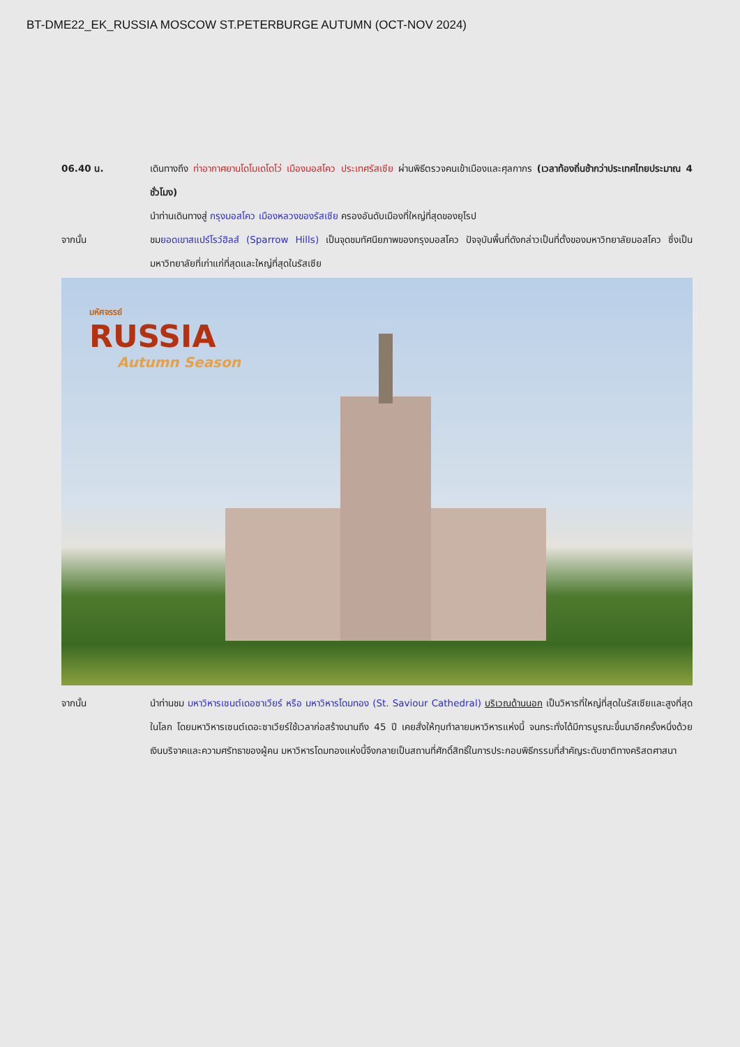BT-DME22_EK_RUSSIA MOSCOW ST.PETERBURGE AUTUMN (OCT-NOV 2024)
06.40 น. เดินทางถึง ท่าอากาศยานโดโมเดโดโว่ เมืองมอสโคว ประเทศรัสเซีย ผ่านพิธีตรวจคนเข้าเมืองและศุลกากร (เวลาท้องถิ่นช้ากว่าประเทศไทยประมาณ 4 ชั่วโมง)
นำท่านเดินทางสู่ กรุงมอสโคว เมืองหลวงของรัสเซีย ครองอันดับเมืองที่ใหญ่ที่สุดของยุโรป
จากนั้น ชมยอดเขาสแปร์โรว์ฮิลส์ (Sparrow Hills) เป็นจุดชมทัศนียภาพของกรุงมอสโคว ปัจจุบันพื้นที่ดังกล่าวเป็นที่ตั้งของมหาวิทยาลัยมอสโคว ซึ่งเป็นมหาวิทยาลัยที่เก่าแก่ที่สุดและใหญ่ที่สุดในรัสเซีย
มหัศจรรย์
RUSSIA
Autumn Season
จากนั้น นำท่านชม มหาวิหารเซนต์เดอซาเวียร์ หรือ มหาวิหารโดมทอง (St. Saviour Cathedral) บริเวณด้านนอก เป็นวิหารที่ใหญ่ที่สุดในรัสเซียและสูงที่สุดในโลก โดยมหาวิหารเซนต์เดอะซาเวียร์ใช้เวลาก่อสร้างนานถึง 45 ปี เคยสั่งให้ทุบทำลายมหาวิหารแห่งนี้ จนกระทั่งได้มีการบูรณะขึ้นมาอีกครั้งหนึ่งด้วยเงินบริจาคและความศรัทธาของผู้คน มหาวิหารโดมทองแห่งนี้จึงกลายเป็นสถานที่ศักดิ์สิทธิ์ในการประกอบพิธีกรรมที่สำคัญระดับชาติทางคริสตศาสนา